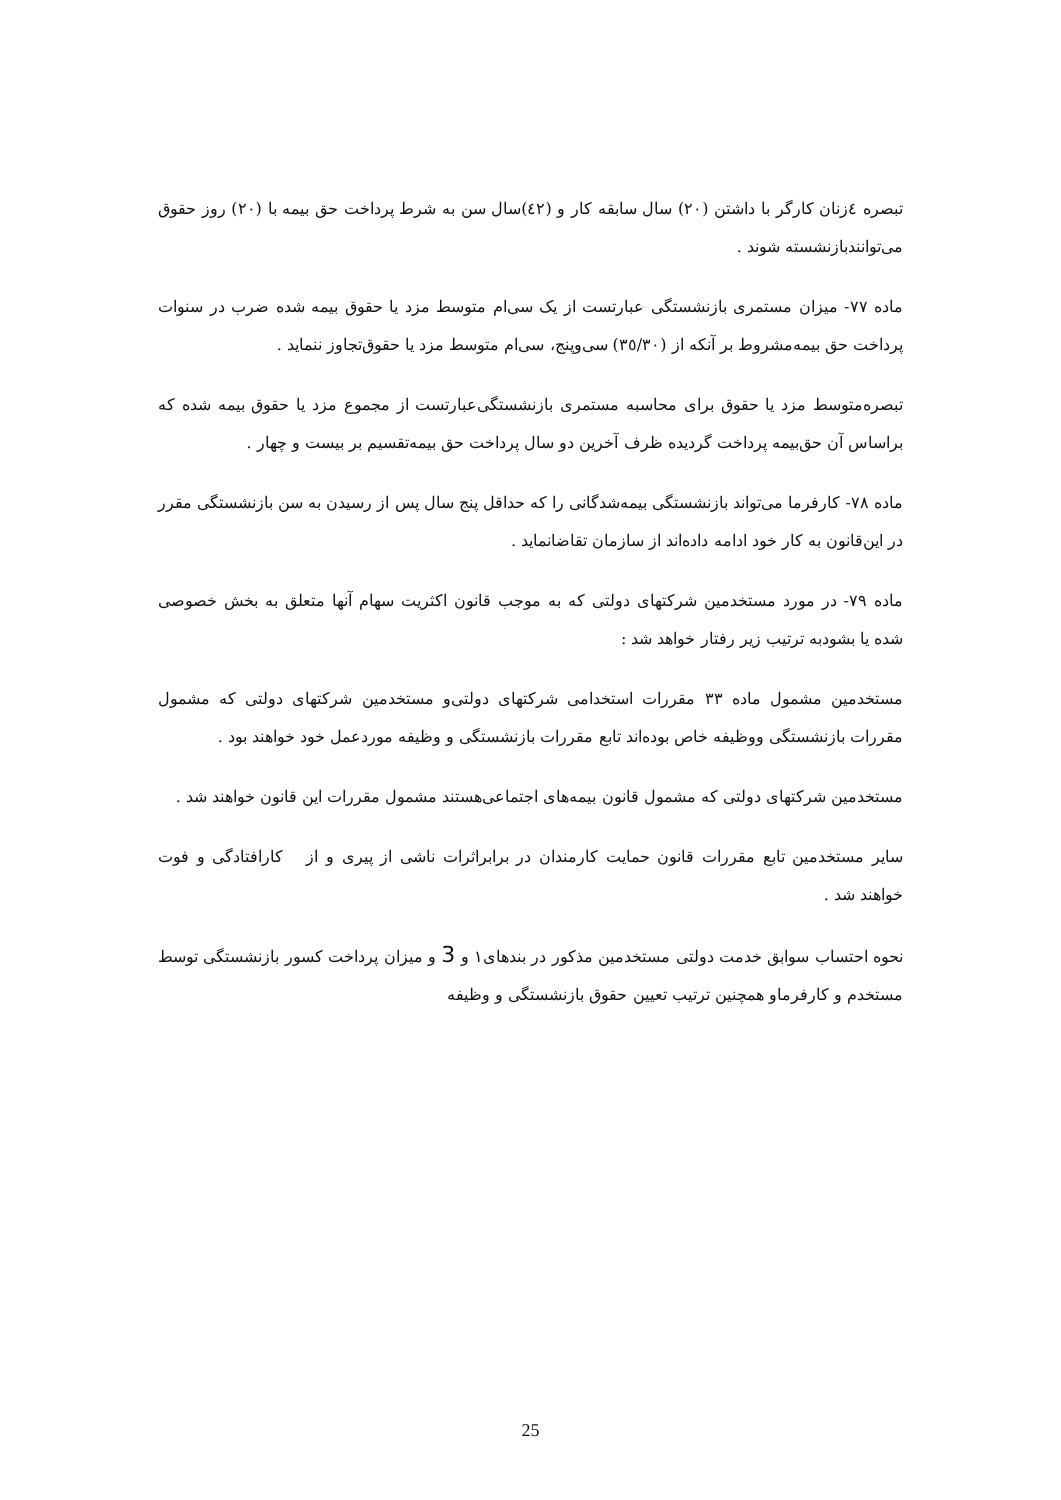تبصره ٤زنان کارگر با داشتن (٢٠) سال سابقه کار و (٤٢)سال سن به شرط پرداخت حق بیمه با (٢٠) روز حقوق می‌توانندبازنشسته شوند .
ماده ٧٧- میزان مستمری بازنشستگی عبارتست از یک سی‌ام متوسط مزد یا حقوق بیمه شده ضرب در سنوات پرداخت حق بیمه‌مشروط بر آنکه از (٣٥/٣٠) سی‌وپنج، سی‌ام متوسط مزد یا حقوق‌تجاوز ننماید .
تبصره‌متوسط مزد یا حقوق برای محاسبه مستمری بازنشستگی‌عبارتست از مجموع مزد یا حقوق بیمه شده که براساس آن حق‌بیمه پرداخت گردیده ظرف آخرین دو سال پرداخت حق بیمه‌تقسیم بر بیست و چهار .
ماده ٧٨- کارفرما می‌تواند بازنشستگی بیمه‌شدگانی را که حداقل پنج سال پس از رسیدن به سن بازنشستگی مقرر در این‌قانون به کار خود ادامه داده‌اند از سازمان تقاضانماید .
ماده ٧٩- در مورد مستخدمین شرکتهای دولتی که به موجب قانون اکثریت سهام آنها متعلق به بخش خصوصی شده یا بشودبه ترتیب زیر رفتار خواهد شد :
مستخدمین مشمول ماده ٣٣ مقررات استخدامی شرکتهای دولتی‌و مستخدمین شرکتهای دولتی که مشمول مقررات بازنشستگی ووظیفه خاص بوده‌اند تابع مقررات بازنشستگی و وظیفه موردعمل خود خواهند بود .
مستخدمین شرکتهای دولتی که مشمول قانون بیمه‌های اجتماعی‌هستند مشمول مقررات این قانون خواهند شد .
سایر مستخدمین تابع مقررات قانون حمایت کارمندان در برابراثرات ناشی از پیری و از کارافتادگی و فوت خواهند شد .
نحوه احتساب سوابق خدمت دولتی مستخدمین مذکور در بندهای١ و 3 و میزان پرداخت کسور بازنشستگی توسط مستخدم و کارفرماو همچنین ترتیب تعیین حقوق بازنشستگی و وظیفه
25